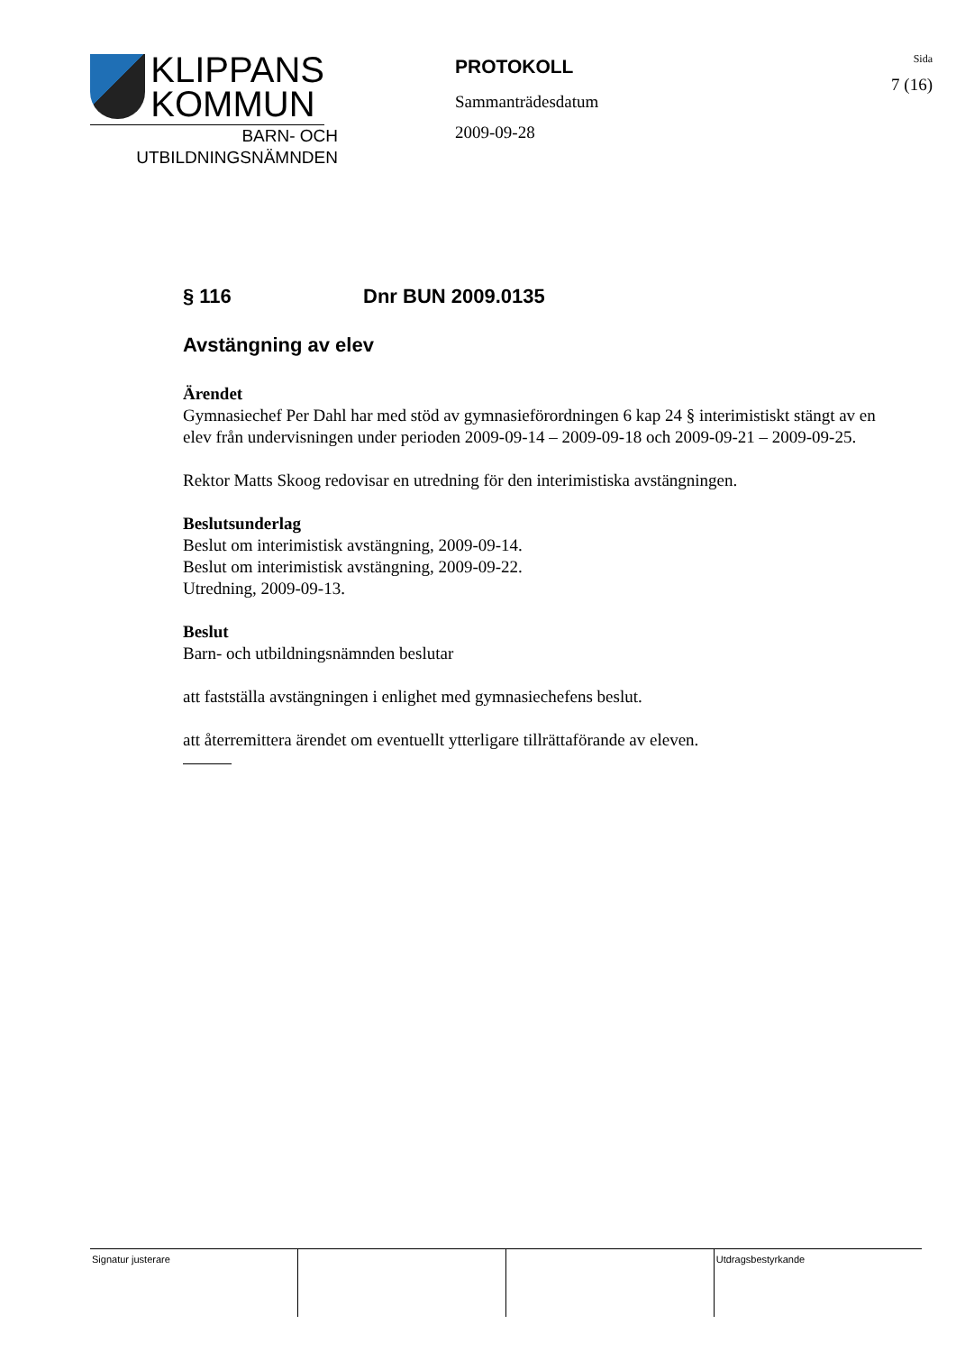KLIPPANS
KOMMUN
BARN- OCH
UTBILDNINGSNÄMNDEN
PROTOKOLL
Sammanträdesdatum
2009-09-28
Sida
7 (16)
§ 116 Dnr BUN 2009.0135
Avstängning av elev
Ärendet
Gymnasiechef Per Dahl har med stöd av gymnasieförordningen 6 kap 24 § interimistiskt stängt av en elev från undervisningen under perioden 2009-09-14 – 2009-09-18 och 2009-09-21 – 2009-09-25.
Rektor Matts Skoog redovisar en utredning för den interimistiska avstängningen.
Beslutsunderlag
Beslut om interimistisk avstängning, 2009-09-14.
Beslut om interimistisk avstängning, 2009-09-22.
Utredning, 2009-09-13.
Beslut
Barn- och utbildningsnämnden beslutar
att fastställa avstängningen i enlighet med gymnasiechefens beslut.
att återremittera ärendet om eventuellt ytterligare tillrättaförande av eleven.
| Signatur justerare | | | Utdragsbestyrkande |